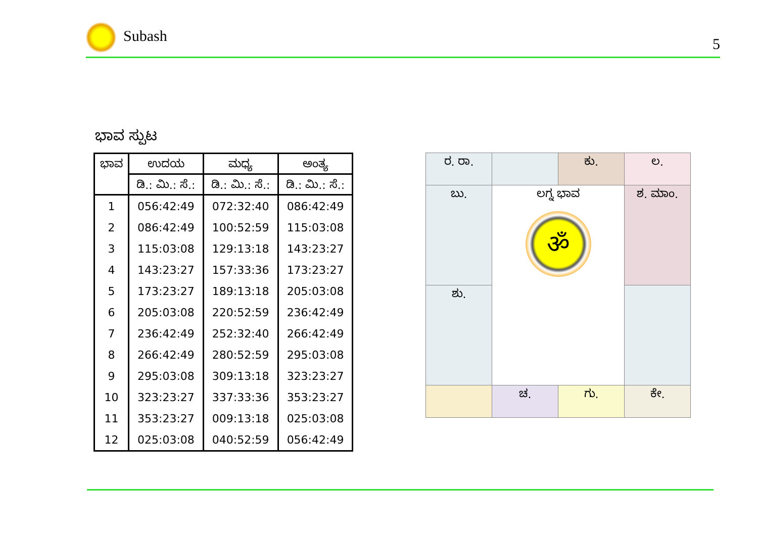Subash 5
ಭಾವ ಸ್ಪುಟ
| ಭಾವ | ಉದಯ | ಮಧ್ಯ | ಅಂತ್ಯ |
| --- | --- | --- | --- |
| | ಡಿ.: ಮಿ.: ಸೆ.: | ಡಿ.: ಮಿ.: ಸೆ.: | ಡಿ.: ಮಿ.: ಸೆ.: |
| 1 | 056:42:49 | 072:32:40 | 086:42:49 |
| 2 | 086:42:49 | 100:52:59 | 115:03:08 |
| 3 | 115:03:08 | 129:13:18 | 143:23:27 |
| 4 | 143:23:27 | 157:33:36 | 173:23:27 |
| 5 | 173:23:27 | 189:13:18 | 205:03:08 |
| 6 | 205:03:08 | 220:52:59 | 236:42:49 |
| 7 | 236:42:49 | 252:32:40 | 266:42:49 |
| 8 | 266:42:49 | 280:52:59 | 295:03:08 |
| 9 | 295:03:08 | 309:13:18 | 323:23:27 |
| 10 | 323:23:27 | 337:33:36 | 353:23:27 |
| 11 | 353:23:27 | 009:13:18 | 025:03:08 |
| 12 | 025:03:08 | 040:52:59 | 056:42:49 |
| ರ. ರಾ. | | ಕು. | ಲ. |
| ಬು. | ಲಗ್ನ ಭಾವ ॐ | | ಶ. ಮಾಂ. |
| ಶು. | | | |
| | ಚ. | ಗು. | ಕೇ. |